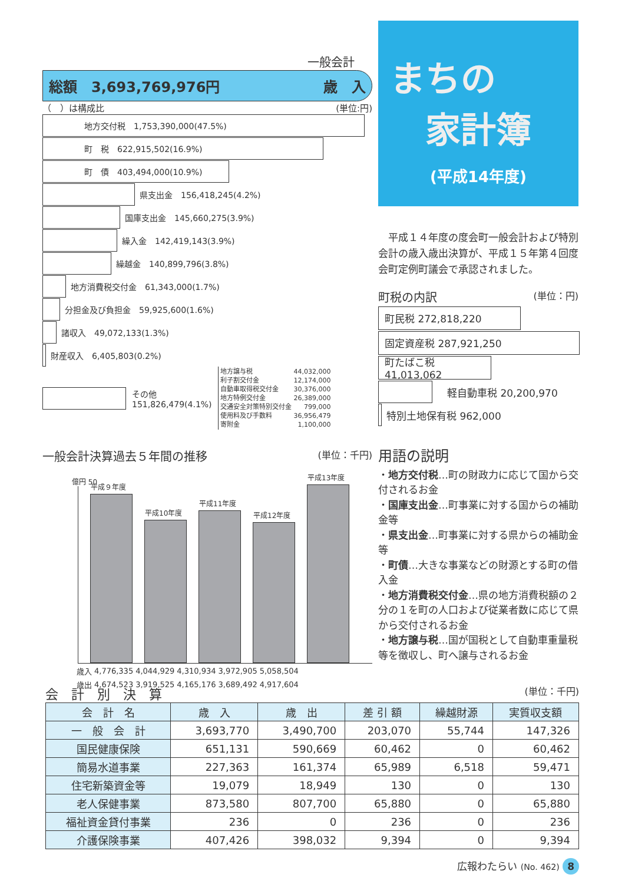一般会計
総額　3,693,769,976円 歳　入
（　）は構成比 (単位:円)
地方交付税　1,753,390,000(47.5%)
町　税　622,915,502(16.9%)
町　債　403,494,000(10.9%)
県支出金　156,418,245(4.2%)
国庫支出金　145,660,275(3.9%)
繰入金　142,419,143(3.9%)
繰越金　140,899,796(3.8%)
地方消費税交付金　61,343,000(1.7%)
分担金及び負担金　59,925,600(1.6%)
諸収入　49,072,133(1.3%)
財産収入　6,405,803(0.2%)
その他
151,826,479(4.1%)
| 地方譲与税 | 44,032,000 |
| 利子割交付金 | 12,174,000 |
| 自動車取得税交付金 | 30,376,000 |
| 地方特例交付金 | 26,389,000 |
| 交通安全対策特別交付金 | 799,000 |
| 使用料及び手数料 | 36,956,479 |
| 寄附金 | 1,100,000 |
一般会計決算過去５年間の推移 (単位：千円)
億円 50
平成９年度
平成10年度
平成11年度
平成12年度
平成13年度
| 歳入 | 4,776,335 | 4,044,929 | 4,310,934 | 3,972,905 | 5,058,504 |
| 歳出 | 4,674,523 | 3,919,525 | 4,165,176 | 3,689,492 | 4,917,604 |
まちの
　家計簿
(平成14年度)
　平成１４年度の度会町一般会計および特別会計の歳入歳出決算が、平成１５年第４回度会町定例町議会で承認されました。
町税の内訳 (単位：円)
町民税 272,818,220
固定資産税 287,921,250
町たばこ税 41,013,062
軽自動車税 20,200,970
特別土地保有税 962,000
用語の説明
・地方交付税…町の財政力に応じて国から交付されるお金
・国庫支出金…町事業に対する国からの補助金等
・県支出金…町事業に対する県からの補助金等
・町債…大きな事業などの財源とする町の借入金
・地方消費税交付金…県の地方消費税額の２分の１を町の人口および従業者数に応じて県から交付されるお金
・地方譲与税…国が国税として自動車重量税等を徴収し、町へ譲与されるお金
会　計　別　決　算 (単位：千円)
| 会 計 名 | 歳 入 | 歳 出 | 差 引 額 | 繰越財源 | 実質収支額 |
| --- | --- | --- | --- | --- | --- |
| 一 般 会 計 | 3,693,770 | 3,490,700 | 203,070 | 55,744 | 147,326 |
| 国民健康保険 | 651,131 | 590,669 | 60,462 | 0 | 60,462 |
| 簡易水道事業 | 227,363 | 161,374 | 65,989 | 6,518 | 59,471 |
| 住宅新築資金等 | 19,079 | 18,949 | 130 | 0 | 130 |
| 老人保健事業 | 873,580 | 807,700 | 65,880 | 0 | 65,880 |
| 福祉資金貸付事業 | 236 | 0 | 236 | 0 | 236 |
| 介護保険事業 | 407,426 | 398,032 | 9,394 | 0 | 9,394 |
広報わたらい (No. 462) 8